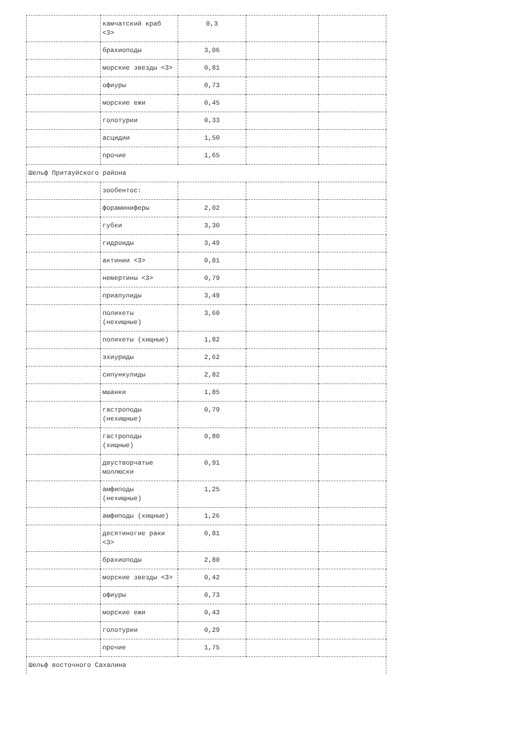| | камчатский краб <3> | 0,3 | | |
| | брахиоподы | 3,06 | | |
| | морские звезды <3> | 0,81 | | |
| | офиуры | 0,73 | | |
| | морские ежи | 0,45 | | |
| | голотурии | 0,33 | | |
| | асцидии | 1,50 | | |
| | прочие | 1,65 | | |
| Шельф Притауйского района | | | | |
| | зообентос: | | | |
| | фораминиферы | 2,02 | | |
| | губки | 3,30 | | |
| | гидроиды | 3,49 | | |
| | актинии <3> | 0,81 | | |
| | немертины <3> | 0,79 | | |
| | приапулиды | 3,49 | | |
| | полихеты (нехищные) | 3,60 | | |
| | полихеты (хищные) | 1,82 | | |
| | эхиуриды | 2,62 | | |
| | сипункулиды | 2,82 | | |
| | мшанки | 1,85 | | |
| | гастроподы (нехищные) | 0,79 | | |
| | гастроподы (хищные) | 0,80 | | |
| | двустворчатые моллюски | 0,91 | | |
| | амфиподы (нехищные) | 1,25 | | |
| | амфиподы (хищные) | 1,26 | | |
| | десятиногие раки <3> | 0,81 | | |
| | брахиоподы | 2,80 | | |
| | морские звезды <3> | 0,42 | | |
| | офиуры | 0,73 | | |
| | морские ежи | 0,43 | | |
| | голотурии | 0,29 | | |
| | прочие | 1,75 | | |
| Шельф восточного Сахалина | | | | |